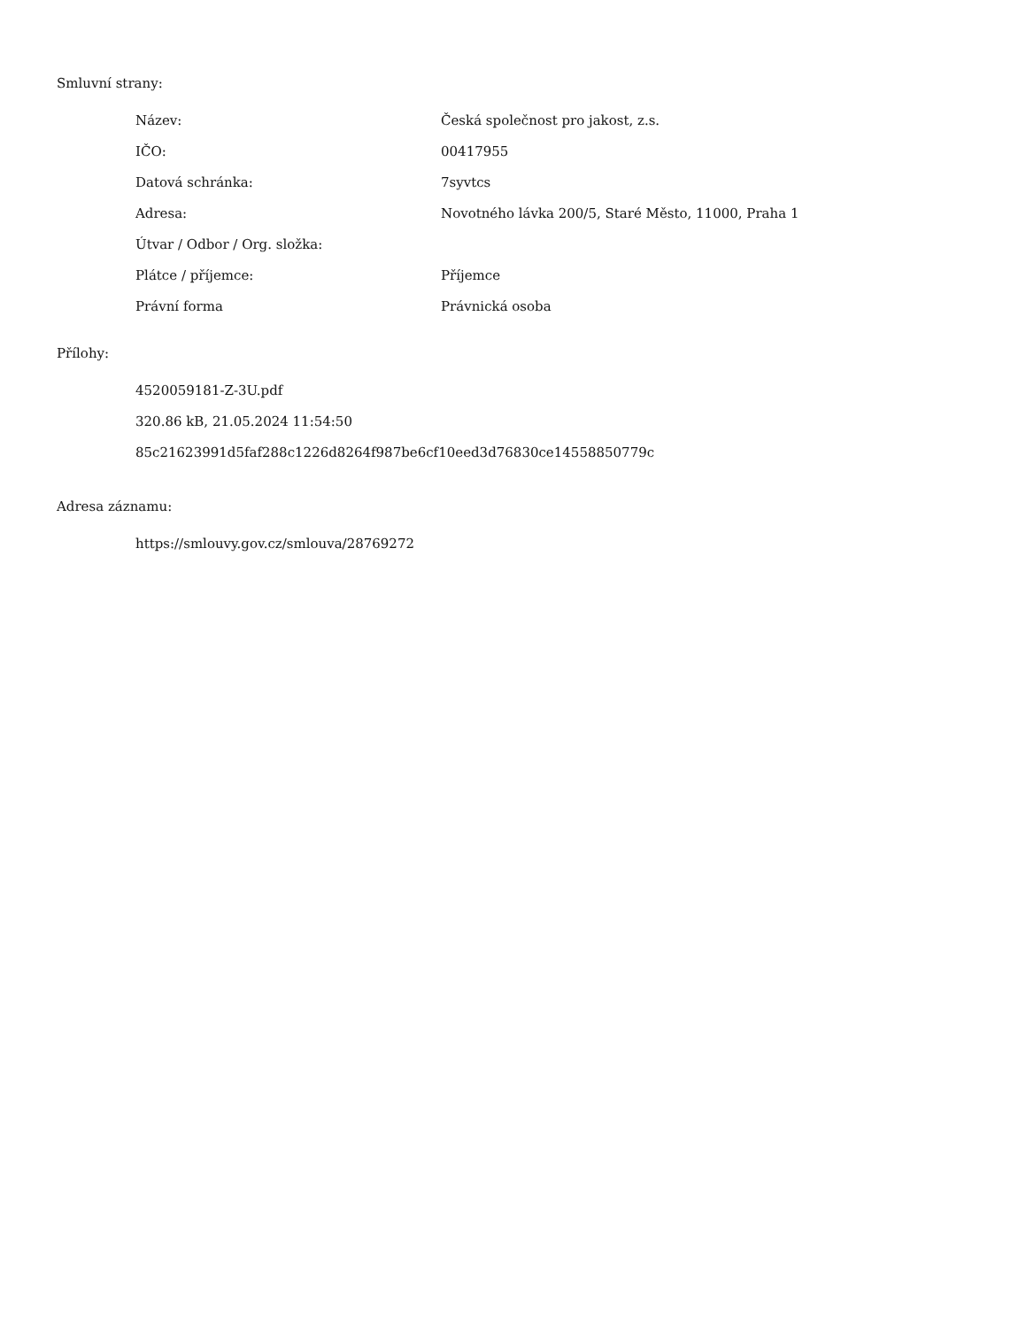Smluvní strany:
| Název: | Česká společnost pro jakost, z.s. |
| IČO: | 00417955 |
| Datová schránka: | 7syvtcs |
| Adresa: | Novotného lávka 200/5, Staré Město, 11000, Praha 1 |
| Útvar / Odbor / Org. složka: | |
| Plátce / příjemce: | Příjemce |
| Právní forma | Právnická osoba |
Přílohy:
4520059181-Z-3U.pdf
320.86 kB, 21.05.2024 11:54:50
85c21623991d5faf288c1226d8264f987be6cf10eed3d76830ce14558850779c
Adresa záznamu:
https://smlouvy.gov.cz/smlouva/28769272